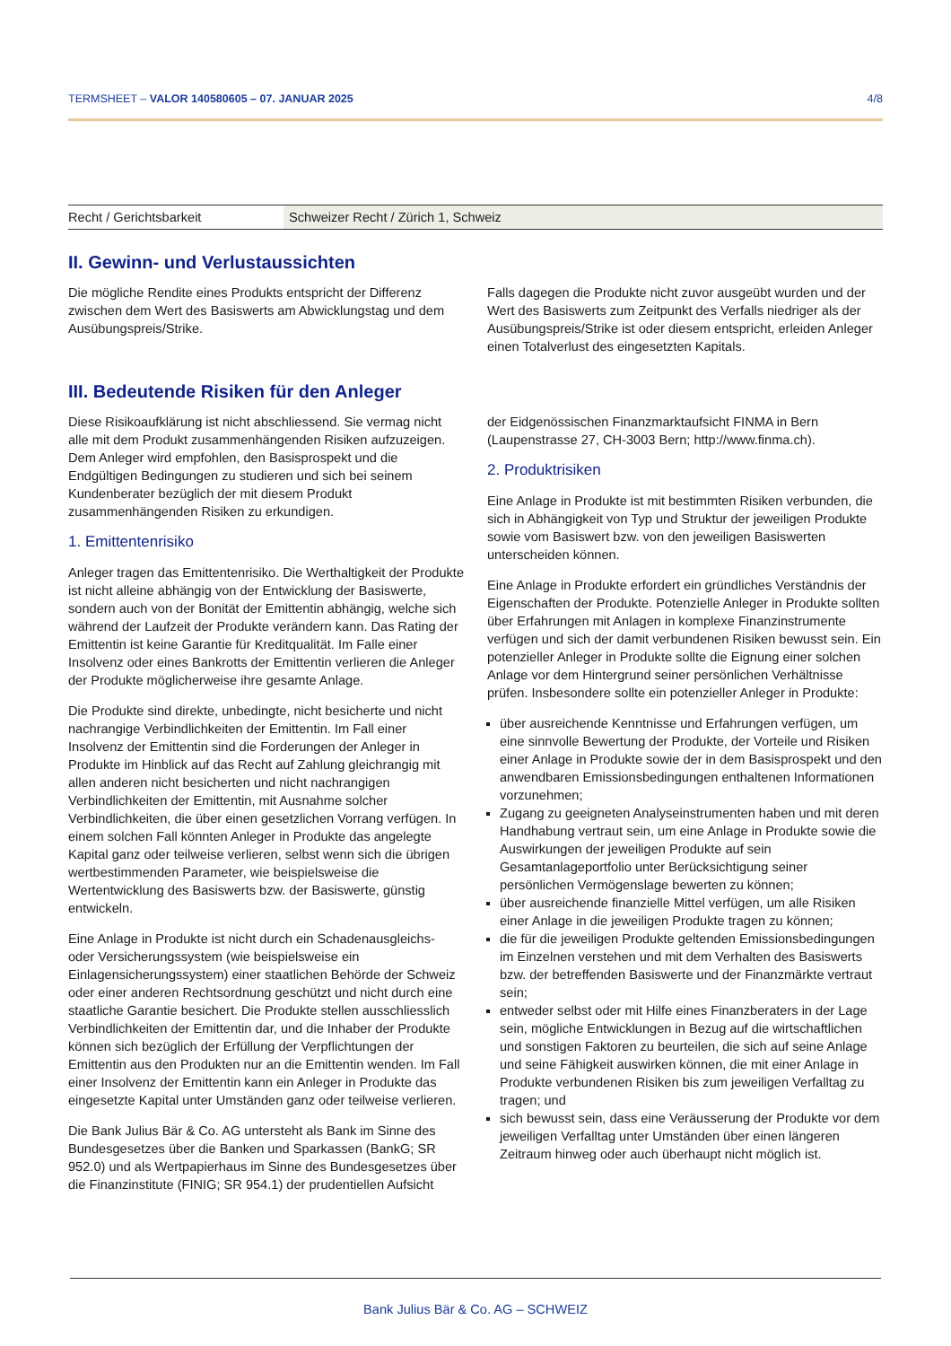TERMSHEET – VALOR 140580605 – 07. JANUAR 2025 4/8
| Recht / Gerichtsbarkeit | Schweizer Recht / Zürich 1, Schweiz |
II. Gewinn- und Verlustaussichten
Die mögliche Rendite eines Produkts entspricht der Differenz zwischen dem Wert des Basiswerts am Abwicklungstag und dem Ausübungspreis/Strike.
Falls dagegen die Produkte nicht zuvor ausgeübt wurden und der Wert des Basiswerts zum Zeitpunkt des Verfalls niedriger als der Ausübungspreis/Strike ist oder diesem entspricht, erleiden Anleger einen Totalverlust des eingesetzten Kapitals.
III. Bedeutende Risiken für den Anleger
Diese Risikoaufklärung ist nicht abschliessend. Sie vermag nicht alle mit dem Produkt zusammenhängenden Risiken aufzuzeigen. Dem Anleger wird empfohlen, den Basisprospekt und die Endgültigen Bedingungen zu studieren und sich bei seinem Kundenberater bezüglich der mit diesem Produkt zusammenhängenden Risiken zu erkundigen.
1. Emittentenrisiko
Anleger tragen das Emittentenrisiko. Die Werthaltigkeit der Produkte ist nicht alleine abhängig von der Entwicklung der Basiswerte, sondern auch von der Bonität der Emittentin abhängig, welche sich während der Laufzeit der Produkte verändern kann. Das Rating der Emittentin ist keine Garantie für Kreditqualität. Im Falle einer Insolvenz oder eines Bankrotts der Emittentin verlieren die Anleger der Produkte möglicherweise ihre gesamte Anlage.
Die Produkte sind direkte, unbedingte, nicht besicherte und nicht nachrangige Verbindlichkeiten der Emittentin. Im Fall einer Insolvenz der Emittentin sind die Forderungen der Anleger in Produkte im Hinblick auf das Recht auf Zahlung gleichrangig mit allen anderen nicht besicherten und nicht nachrangigen Verbindlichkeiten der Emittentin, mit Ausnahme solcher Verbindlichkeiten, die über einen gesetzlichen Vorrang verfügen. In einem solchen Fall könnten Anleger in Produkte das angelegte Kapital ganz oder teilweise verlieren, selbst wenn sich die übrigen wertbestimmenden Parameter, wie beispielsweise die Wertentwicklung des Basiswerts bzw. der Basiswerte, günstig entwickeln.
Eine Anlage in Produkte ist nicht durch ein Schadenausgleichs- oder Versicherungssystem (wie beispielsweise ein Einlagensicherungssystem) einer staatlichen Behörde der Schweiz oder einer anderen Rechtsordnung geschützt und nicht durch eine staatliche Garantie besichert. Die Produkte stellen ausschliesslich Verbindlichkeiten der Emittentin dar, und die Inhaber der Produkte können sich bezüglich der Erfüllung der Verpflichtungen der Emittentin aus den Produkten nur an die Emittentin wenden. Im Fall einer Insolvenz der Emittentin kann ein Anleger in Produkte das eingesetzte Kapital unter Umständen ganz oder teilweise verlieren.
Die Bank Julius Bär & Co. AG untersteht als Bank im Sinne des Bundesgesetzes über die Banken und Sparkassen (BankG; SR 952.0) und als Wertpapierhaus im Sinne des Bundesgesetzes über die Finanzinstitute (FINIG; SR 954.1) der prudentiellen Aufsicht
der Eidgenössischen Finanzmarktaufsicht FINMA in Bern (Laupenstrasse 27, CH-3003 Bern; http://www.finma.ch).
2. Produktrisiken
Eine Anlage in Produkte ist mit bestimmten Risiken verbunden, die sich in Abhängigkeit von Typ und Struktur der jeweiligen Produkte sowie vom Basiswert bzw. von den jeweiligen Basiswerten unterscheiden können.
Eine Anlage in Produkte erfordert ein gründliches Verständnis der Eigenschaften der Produkte. Potenzielle Anleger in Produkte sollten über Erfahrungen mit Anlagen in komplexe Finanzinstrumente verfügen und sich der damit verbundenen Risiken bewusst sein. Ein potenzieller Anleger in Produkte sollte die Eignung einer solchen Anlage vor dem Hintergrund seiner persönlichen Verhältnisse prüfen. Insbesondere sollte ein potenzieller Anleger in Produkte:
über ausreichende Kenntnisse und Erfahrungen verfügen, um eine sinnvolle Bewertung der Produkte, der Vorteile und Risiken einer Anlage in Produkte sowie der in dem Basisprospekt und den anwendbaren Emissionsbedingungen enthaltenen Informationen vorzunehmen;
Zugang zu geeigneten Analyseinstrumenten haben und mit deren Handhabung vertraut sein, um eine Anlage in Produkte sowie die Auswirkungen der jeweiligen Produkte auf sein Gesamtanlageportfolio unter Berücksichtigung seiner persönlichen Vermögenslage bewerten zu können;
über ausreichende finanzielle Mittel verfügen, um alle Risiken einer Anlage in die jeweiligen Produkte tragen zu können;
die für die jeweiligen Produkte geltenden Emissionsbedingungen im Einzelnen verstehen und mit dem Verhalten des Basiswerts bzw. der betreffenden Basiswerte und der Finanzmärkte vertraut sein;
entweder selbst oder mit Hilfe eines Finanzberaters in der Lage sein, mögliche Entwicklungen in Bezug auf die wirtschaftlichen und sonstigen Faktoren zu beurteilen, die sich auf seine Anlage und seine Fähigkeit auswirken können, die mit einer Anlage in Produkte verbundenen Risiken bis zum jeweiligen Verfalltag zu tragen; und
sich bewusst sein, dass eine Veräusserung der Produkte vor dem jeweiligen Verfalltag unter Umständen über einen längeren Zeitraum hinweg oder auch überhaupt nicht möglich ist.
Bank Julius Bär & Co. AG – SCHWEIZ